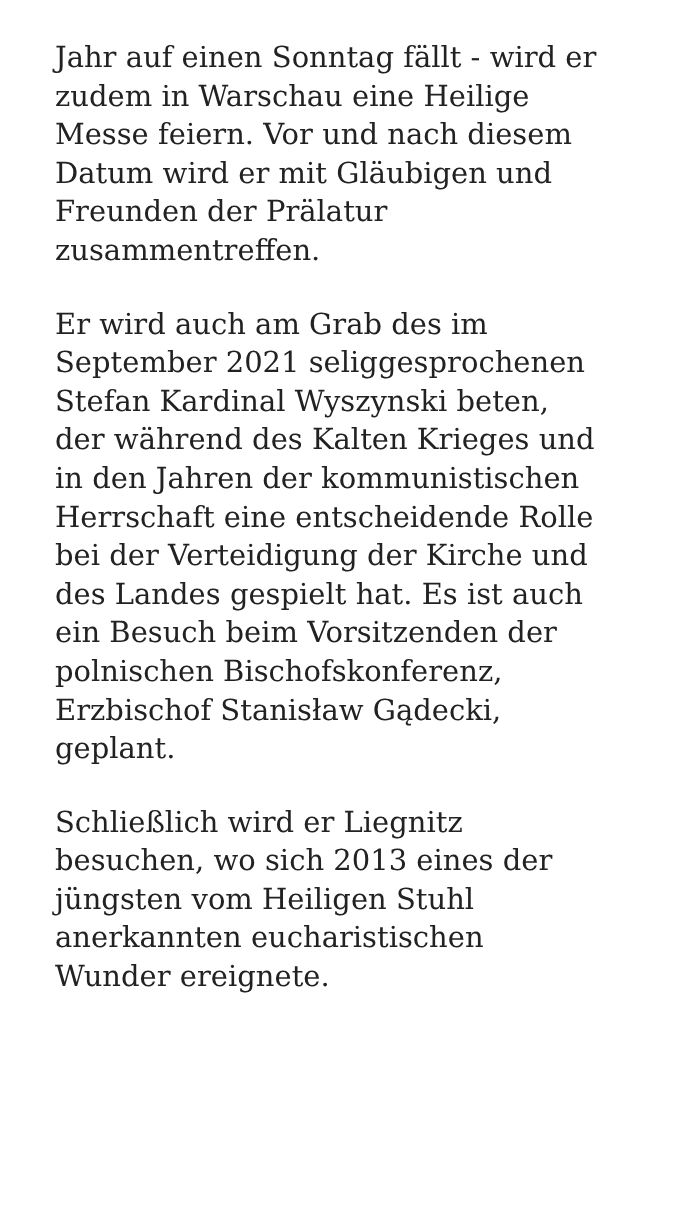Jahr auf einen Sonntag fällt - wird er
zudem in Warschau eine Heilige
Messe feiern. Vor und nach diesem
Datum wird er mit Gläubigen und
Freunden der Prälatur
zusammentreffen.
Er wird auch am Grab des im
September 2021 seliggesprochenen
Stefan Kardinal Wyszynski beten,
der während des Kalten Krieges und
in den Jahren der kommunistischen
Herrschaft eine entscheidende Rolle
bei der Verteidigung der Kirche und
des Landes gespielt hat. Es ist auch
ein Besuch beim Vorsitzenden der
polnischen Bischofskonferenz,
Erzbischof Stanisław Gądecki,
geplant.
Schließlich wird er Liegnitz
besuchen, wo sich 2013 eines der
jüngsten vom Heiligen Stuhl
anerkannten eucharistischen
Wunder ereignete.